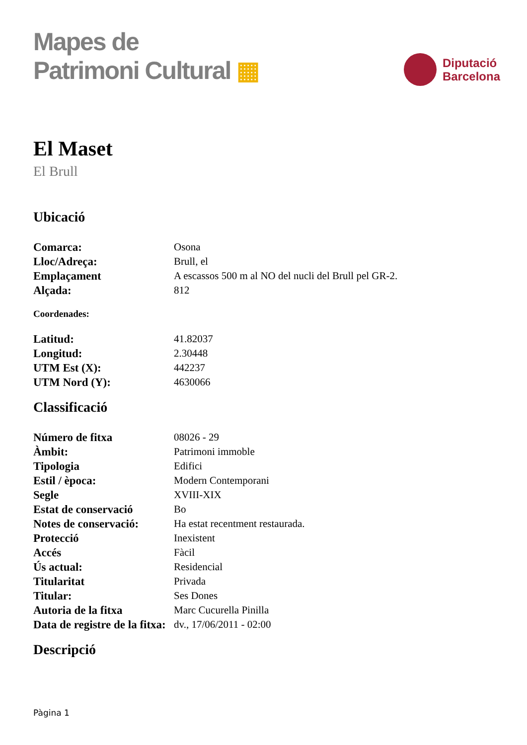Mapes de
Patrimoni Cultural ▦
Diputació
Barcelona
El Maset
El Brull
Ubicació
| Comarca: | Osona |
| Lloc/Adreça: | Brull, el |
| Emplaçament | A escassos 500 m al NO del nucli del Brull pel GR-2. |
| Alçada: | 812 |
Coordenades:
| Latitud: | 41.82037 |
| Longitud: | 2.30448 |
| UTM Est (X): | 442237 |
| UTM Nord (Y): | 4630066 |
Classificació
| Número de fitxa | 08026 - 29 |
| Àmbit: | Patrimoni immoble |
| Tipologia | Edifici |
| Estil / època: | Modern Contemporani |
| Segle | XVIII-XIX |
| Estat de conservació | Bo |
| Notes de conservació: | Ha estat recentment restaurada. |
| Protecció | Inexistent |
| Accés | Fàcil |
| Ús actual: | Residencial |
| Titularitat | Privada |
| Titular: | Ses Dones |
| Autoria de la fitxa | Marc Cucurella Pinilla |
| Data de registre de la fitxa: | dv., 17/06/2011 - 02:00 |
Descripció
Pàgina 1